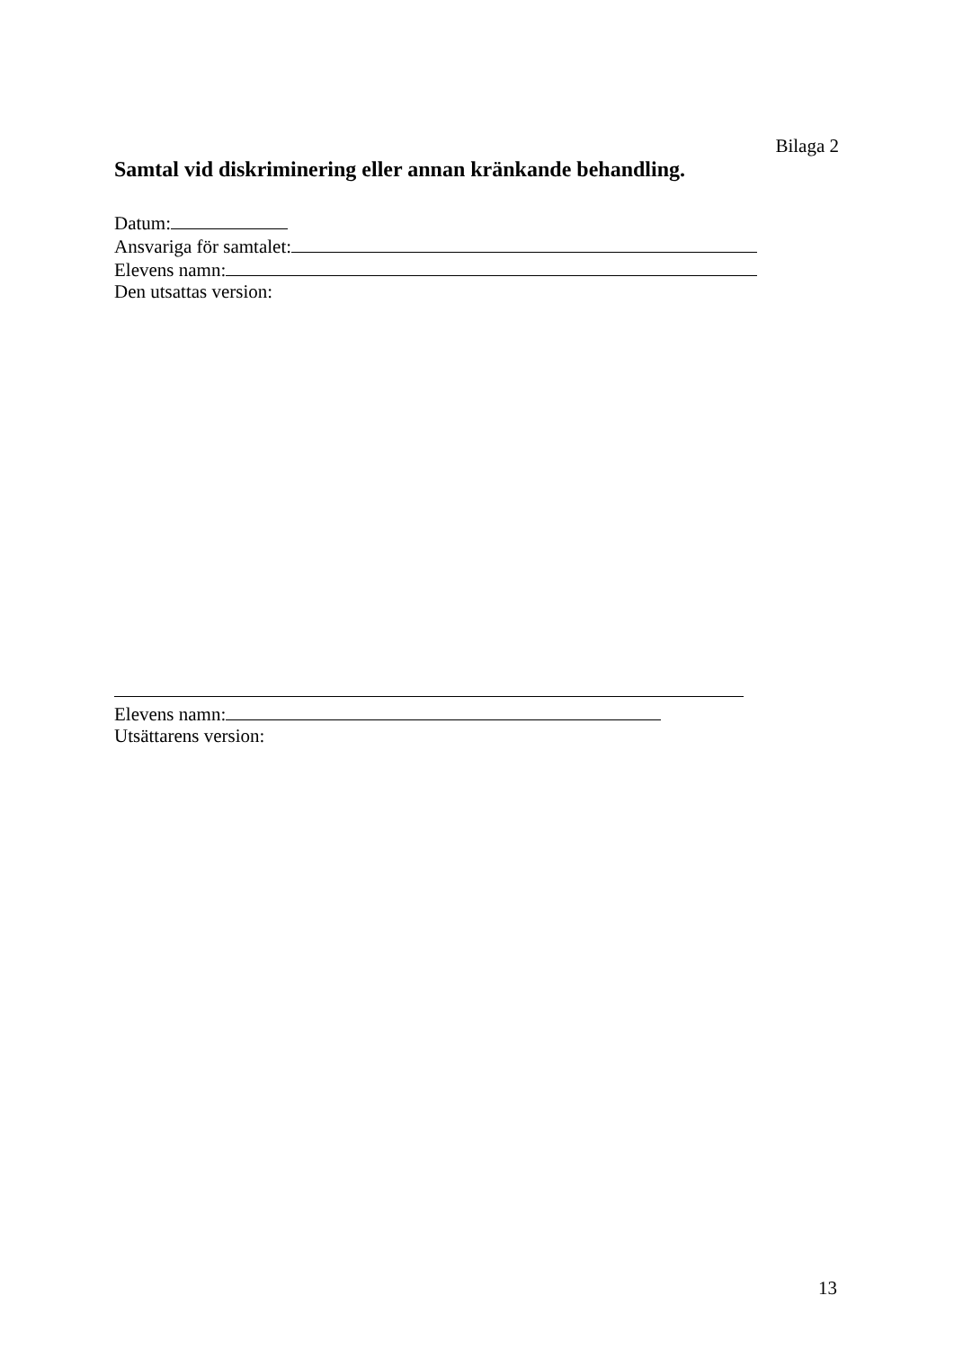Bilaga 2
Samtal vid diskriminering eller annan kränkande behandling.
Datum:
Ansvariga för samtalet:
Elevens namn:
Den utsattas version:
Elevens namn:
Utsättarens version:
13